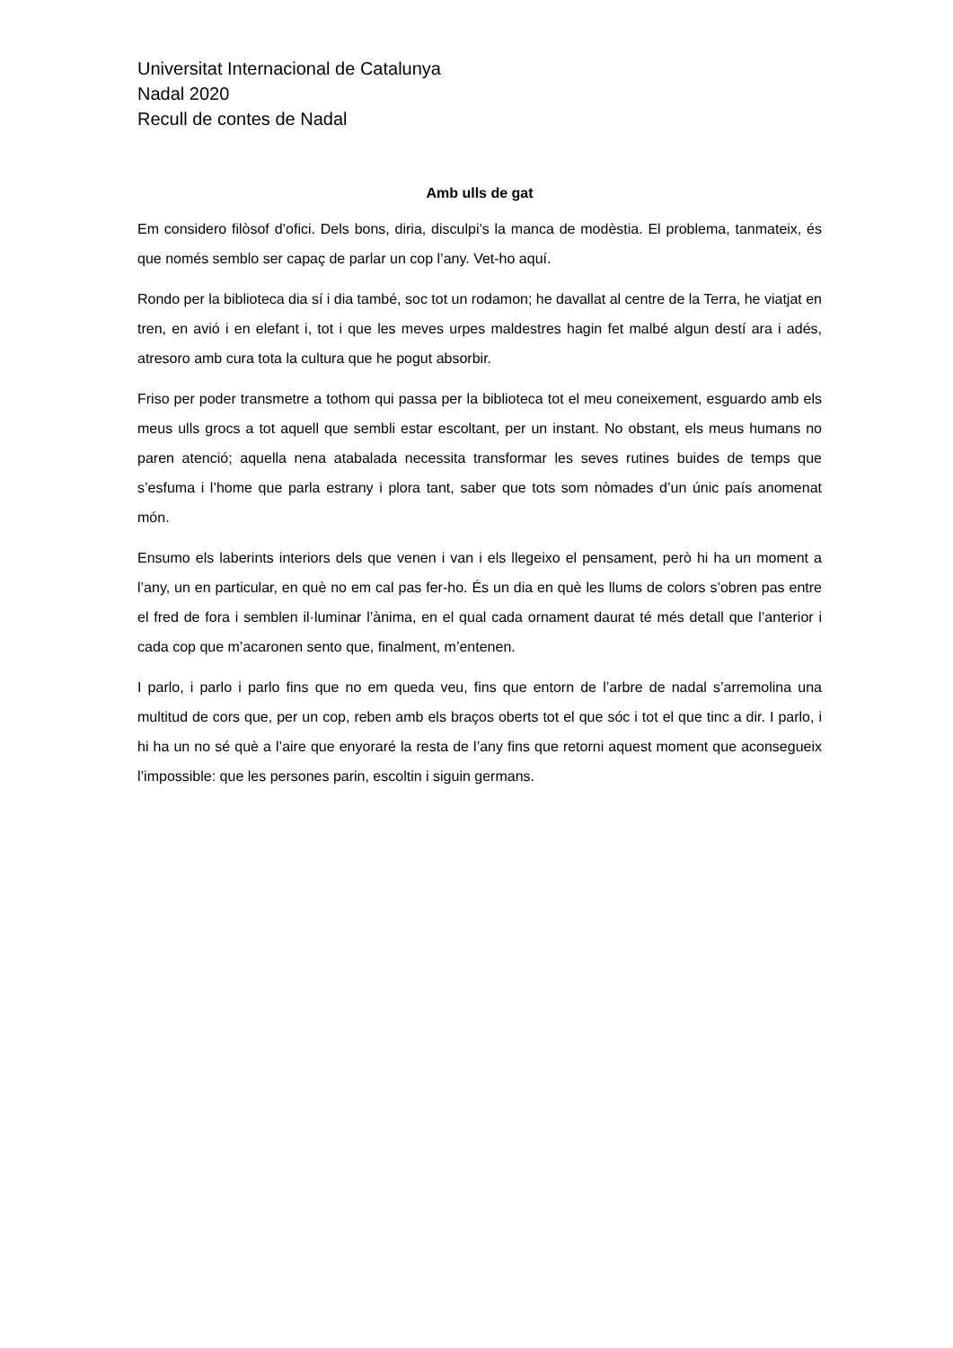Universitat Internacional de Catalunya
Nadal 2020
Recull de contes de Nadal
Amb ulls de gat
Em considero filòsof d’ofici. Dels bons, diria, disculpi’s la manca de modèstia. El problema, tanmateix, és que només semblo ser capaç de parlar un cop l’any. Vet-ho aquí.
Rondo per la biblioteca dia sí i dia també, soc tot un rodamon; he davallat al centre de la Terra, he viatjat en tren, en avió i en elefant i, tot i que les meves urpes maldestres hagin fet malbé algun destí ara i adés, atresoro amb cura tota la cultura que he pogut absorbir.
Friso per poder transmetre a tothom qui passa per la biblioteca tot el meu coneixement, esguardo amb els meus ulls grocs a tot aquell que sembli estar escoltant, per un instant. No obstant, els meus humans no paren atenció; aquella nena atabalada necessita transformar les seves rutines buides de temps que s’esfuma i l’home que parla estrany i plora tant, saber que tots som nòmades d’un únic país anomenat món.
Ensumo els laberints interiors dels que venen i van i els llegeixo el pensament, però hi ha un moment a l’any, un en particular, en què no em cal pas fer-ho. És un dia en què les llums de colors s’obren pas entre el fred de fora i semblen il·luminar l’ànima, en el qual cada ornament daurat té més detall que l’anterior i cada cop que m’acaronen sento que, finalment, m’entenen.
I parlo, i parlo i parlo fins que no em queda veu, fins que entorn de l’arbre de nadal s’arremolina una multitud de cors que, per un cop, reben amb els braços oberts tot el que sóc i tot el que tinc a dir. I parlo, i hi ha un no sé què a l’aire que enyoraré la resta de l’any fins que retorni aquest moment que aconsegueix l’impossible: que les persones parin, escoltin i siguin germans.